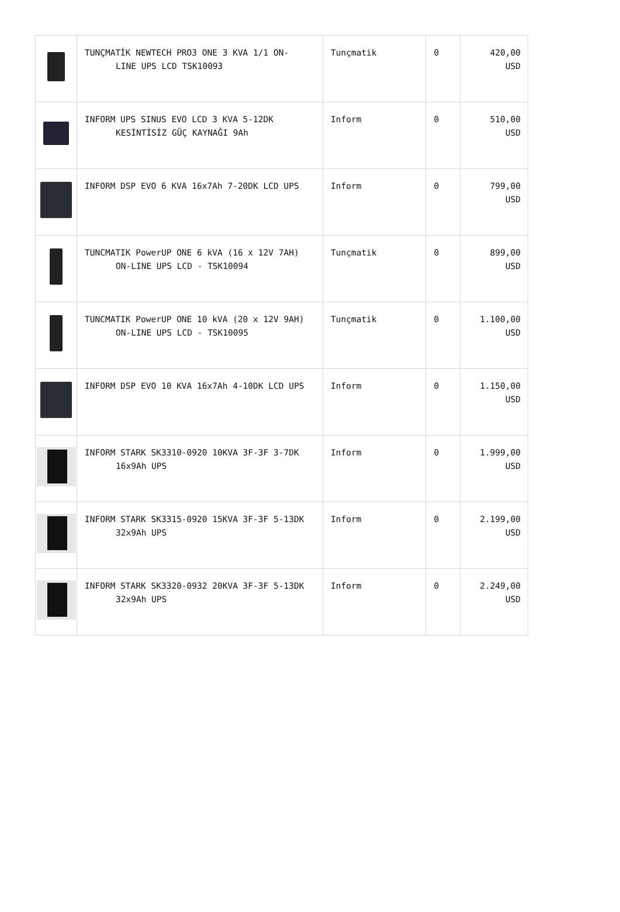| | TUNÇMATİK NEWTECH PRO3 ONE 3 KVA 1/1 ON- LINE UPS LCD TSK10093 | Tunçmatik | 0 | 420,00 USD |
| | INFORM UPS SINUS EVO LCD 3 KVA 5-12DK KESİNTİSİZ GÜÇ KAYNAĞI 9Ah | Inform | 0 | 510,00 USD |
| | INFORM DSP EVO 6 KVA 16x7Ah 7-20DK LCD UPS | Inform | 0 | 799,00 USD |
| | TUNCMATIK PowerUP ONE 6 kVA (16 x 12V 7AH) ON-LINE UPS LCD - TSK10094 | Tunçmatik | 0 | 899,00 USD |
| | TUNCMATIK PowerUP ONE 10 kVA (20 x 12V 9AH) ON-LINE UPS LCD - TSK10095 | Tunçmatik | 0 | 1.100,00 USD |
| | INFORM DSP EVO 10 KVA 16x7Ah 4-10DK LCD UPS | Inform | 0 | 1.150,00 USD |
| | INFORM STARK SK3310-0920 10KVA 3F-3F 3-7DK 16x9Ah UPS | Inform | 0 | 1.999,00 USD |
| | INFORM STARK SK3315-0920 15KVA 3F-3F 5-13DK 32x9Ah UPS | Inform | 0 | 2.199,00 USD |
| | INFORM STARK SK3320-0932 20KVA 3F-3F 5-13DK 32x9Ah UPS | Inform | 0 | 2.249,00 USD |